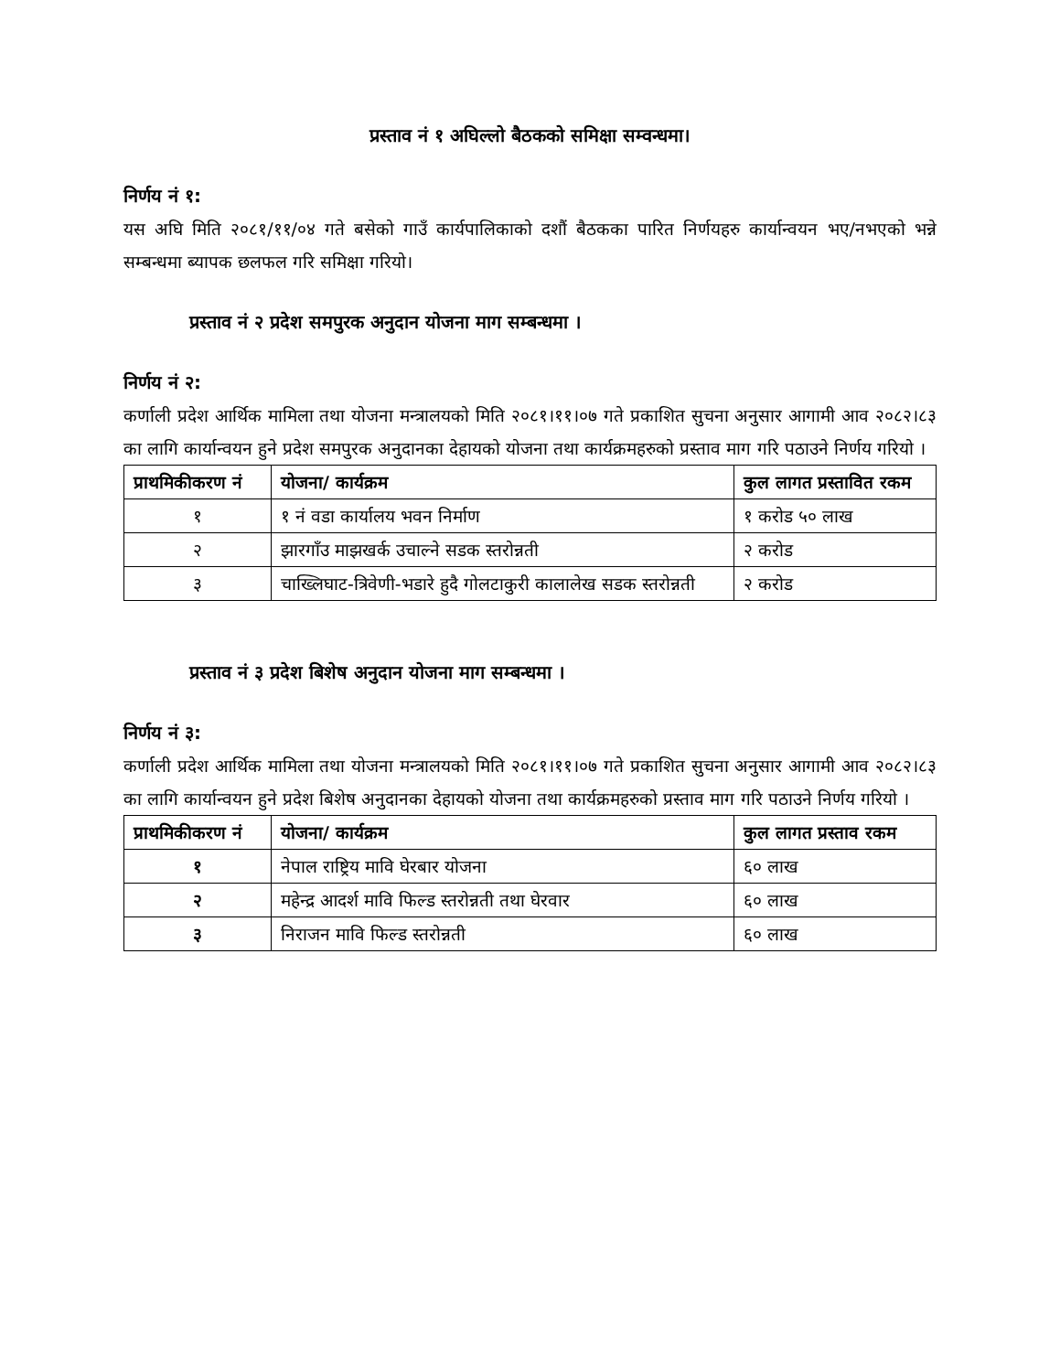प्रस्ताव नं १ अघिल्लो बैठकको समिक्षा सम्वन्धमा।
निर्णय नं १:
यस अघि मिति २०८१/११/०४ गते बसेको गाउँ कार्यपालिकाको दशौं बैठकका पारित निर्णयहरु कार्यान्वयन भए/नभएको भन्ने सम्बन्धमा ब्यापक छलफल गरि समिक्षा गरियो।
प्रस्ताव नं २ प्रदेश समपुरक अनुदान योजना माग सम्बन्धमा ।
निर्णय नं २:
कर्णाली प्रदेश आर्थिक मामिला तथा योजना मन्त्रालयको मिति २०८१।११।०७ गते प्रकाशित सुचना अनुसार आगामी आव २०८२।८३ का लागि कार्यान्वयन हुने प्रदेश समपुरक अनुदानका देहायको योजना तथा कार्यक्रमहरुको प्रस्ताव माग गरि पठाउने निर्णय गरियो ।
| प्राथमिकीकरण नं | योजना/ कार्यक्रम | कुल लागत प्रस्तावित रकम |
| --- | --- | --- |
| १ | १ नं वडा कार्यालय भवन निर्माण | १ करोड ५० लाख |
| २ | झारगाँउ माझखर्क उचाल्ने सडक स्तरोन्नती | २ करोड |
| ३ | चाख्लिघाट-त्रिवेणी-भडारे हुदै गोलटाकुरी कालालेख सडक स्तरोन्नती | २ करोड |
प्रस्ताव नं ३ प्रदेश बिशेष अनुदान योजना माग सम्बन्धमा ।
निर्णय नं ३:
कर्णाली प्रदेश आर्थिक मामिला तथा योजना मन्त्रालयको मिति २०८१।११।०७ गते प्रकाशित सुचना अनुसार आगामी आव २०८२।८३ का लागि कार्यान्वयन हुने प्रदेश बिशेष अनुदानका देहायको योजना तथा कार्यक्रमहरुको प्रस्ताव माग गरि पठाउने निर्णय गरियो ।
| प्राथमिकीकरण नं | योजना/ कार्यक्रम | कुल लागत प्रस्ताव रकम |
| --- | --- | --- |
| १ | नेपाल राष्ट्रिय मावि घेरबार योजना | ६० लाख |
| २ | महेन्द्र आदर्श मावि फिल्ड स्तरोन्नती तथा घेरवार | ६० लाख |
| ३ | निराजन मावि फिल्ड स्तरोन्नती | ६० लाख |